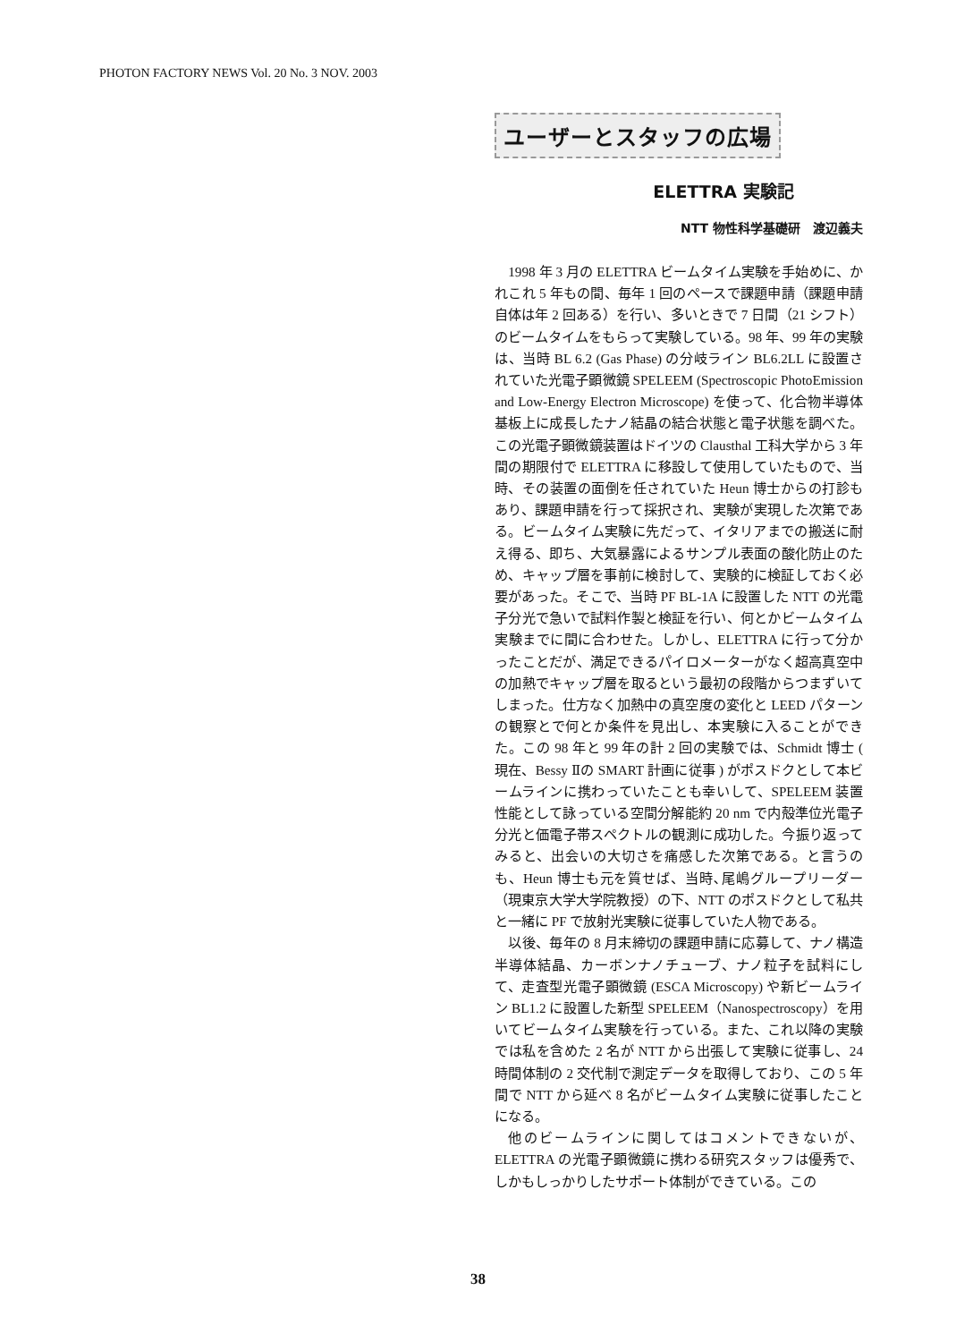PHOTON FACTORY NEWS Vol. 20 No. 3 NOV. 2003
ユーザーとスタッフの広場
ELETTRA 実験記
NTT 物性科学基礎研　渡辺義夫
1998 年 3 月の ELETTRA ビームタイム実験を手始めに、かれこれ 5 年もの間、毎年 1 回のペースで課題申請（課題申請自体は年 2 回ある）を行い、多いときで 7 日間（21 シフト）のビームタイムをもらって実験している。98 年、99 年の実験は、当時 BL 6.2 (Gas Phase) の分岐ライン BL6.2LL に設置されていた光電子顕微鏡 SPELEEM (Spectroscopic PhotoEmission and Low-Energy Electron Microscope) を使って、化合物半導体基板上に成長したナノ結晶の結合状態と電子状態を調べた。この光電子顕微鏡装置はドイツの Clausthal 工科大学から 3 年間の期限付で ELETTRA に移設して使用していたもので、当時、その装置の面倒を任されていた Heun 博士からの打診もあり、課題申請を行って採択され、実験が実現した次第である。ビームタイム実験に先だって、イタリアまでの搬送に耐え得る、即ち、大気暴露によるサンプル表面の酸化防止のため、キャップ層を事前に検討して、実験的に検証しておく必要があった。そこで、当時 PF BL-1A に設置した NTT の光電子分光で急いで試料作製と検証を行い、何とかビームタイム実験までに間に合わせた。しかし、ELETTRA に行って分かったことだが、満足できるパイロメーターがなく超高真空中の加熱でキャップ層を取るという最初の段階からつまずいてしまった。仕方なく加熱中の真空度の変化と LEED パターンの観察とで何とか条件を見出し、本実験に入ることができた。この 98 年と 99 年の計 2 回の実験では、Schmidt 博士 ( 現在、Bessy Ⅱの SMART 計画に従事 ) がポスドクとして本ビームラインに携わっていたことも幸いして、SPELEEM 装置性能として詠っている空間分解能約 20 nm で内殻準位光電子分光と価電子帯スペクトルの観測に成功した。今振り返ってみると、出会いの大切さを痛感した次第である。と言うのも、Heun 博士も元を質せば、当時､尾嶋グループリーダー（現東京大学大学院教授）の下、NTT のポスドクとして私共と一緒に PF で放射光実験に従事していた人物である。
以後、毎年の 8 月末締切の課題申請に応募して、ナノ構造半導体結晶、カーボンナノチューブ、ナノ粒子を試料にして、走査型光電子顕微鏡 (ESCA Microscopy) や新ビームライン BL1.2 に設置した新型 SPELEEM（Nanospectroscopy）を用いてビームタイム実験を行っている。また、これ以降の実験では私を含めた 2 名が NTT から出張して実験に従事し、24 時間体制の 2 交代制で測定データを取得しており、この 5 年間で NTT から延べ 8 名がビームタイム実験に従事したことになる。
他のビームラインに関してはコメントできないが、ELETTRA の光電子顕微鏡に携わる研究スタッフは優秀で、しかもしっかりしたサポート体制ができている。この
38